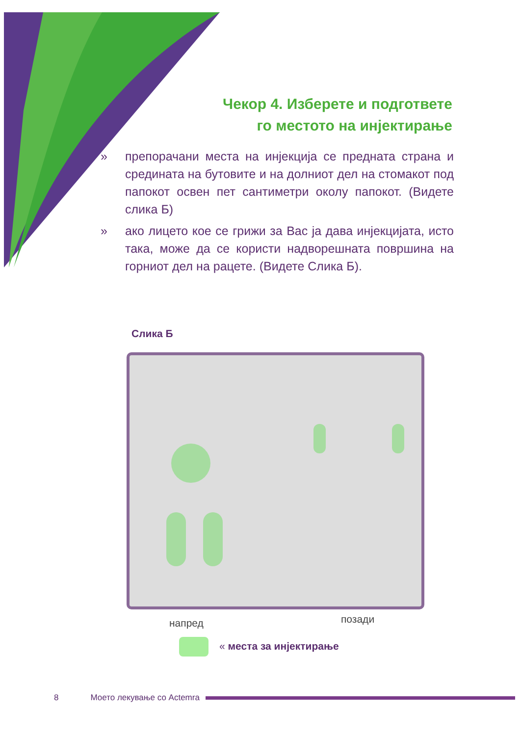Чекор 4. Изберете и подгответе
го местото на инјектирање
» препорачани места на инјекција се предната страна и средината на бутовите и на долниот дел на стомакот под папокот освен пет сантиметри околу папокот. (Видете слика Б)
» ако лицето кое се грижи за Вас ја дава инјекцијата, исто така, може да се користи надворешната површина на горниот дел на рацете. (Видете Слика Б).
Слика Б
напред позади
« места за инјектирање
8 Моето лекување со Actemra